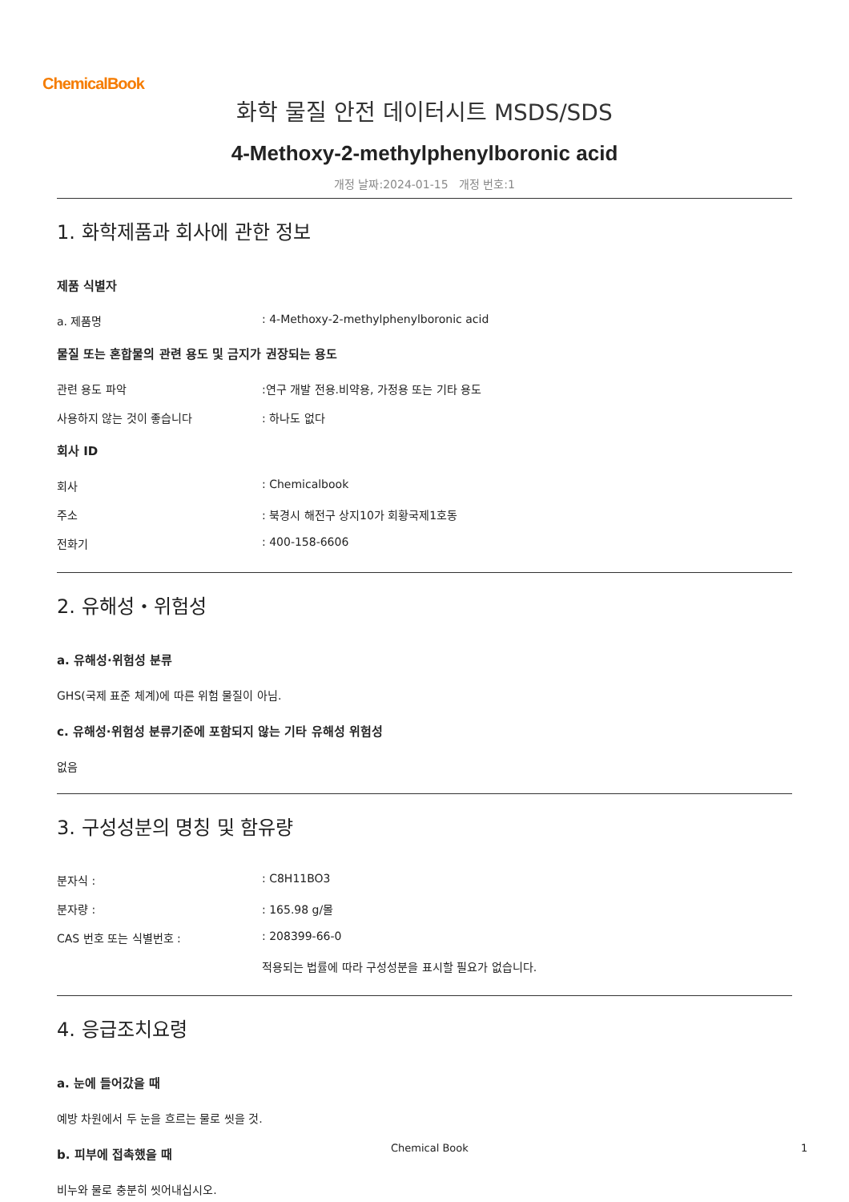ChemicalBook
화학 물질 안전 데이터시트 MSDS/SDS
4-Methoxy-2-methylphenylboronic acid
개정 날짜:2024-01-15 개정 번호:1
1. 화학제품과 회사에 관한 정보
제품 식별자
a. 제품명: 4-Methoxy-2-methylphenylboronic acid
물질 또는 혼합물의 관련 용도 및 금지가 권장되는 용도
관련 용도 파악:연구 개발 전용.비약용, 가정용 또는 기타 용도
사용하지 않는 것이 좋습니다: 하나도 없다
회사 ID
회사: Chemicalbook
주소: 북경시 해전구 상지10가 회황국제1호동
전화기: 400-158-6606
2. 유해성・위험성
a. 유해성·위험성 분류
GHS(국제 표준 체계)에 따른 위험 물질이 아님.
c. 유해성·위험성 분류기준에 포함되지 않는 기타 유해성 위험성
없음
3. 구성성분의 명칭 및 함유량
분자식 :: C8H11BO3
분자량 :: 165.98 g/몰
CAS 번호 또는 식별번호 :: 208399-66-0
적용되는 법률에 따라 구성성분을 표시할 필요가 없습니다.
4. 응급조치요령
a. 눈에 들어갔을 때
예방 차원에서 두 눈을 흐르는 물로 씻을 것.
b. 피부에 접촉했을 때
비누와 물로 충분히 씻어내십시오.
Chemical Book 1